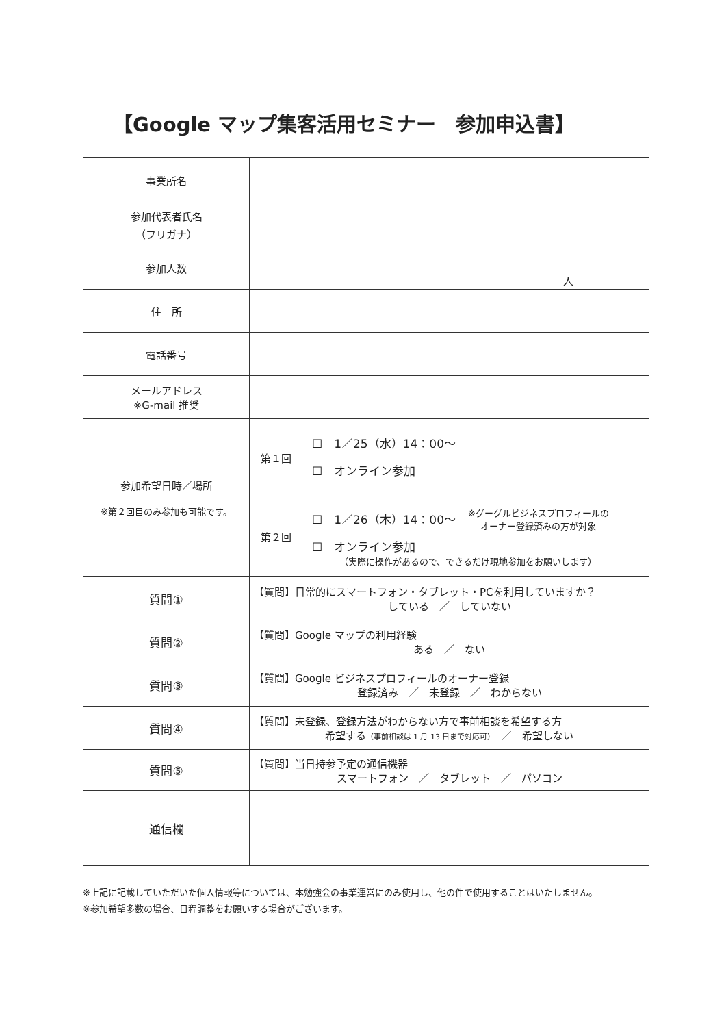【Google マップ集客活用セミナー　参加申込書】
| 事業所名 | | |
| 参加代表者氏名 （フリガナ） | | |
| 参加人数 | 人 | |
| 住 所 | | |
| 電話番号 | | |
| メールアドレス ※G-mail 推奨 | | |
| 参加希望日時／場所 ※第２回目のみ参加も可能です。 | 第１回 | ☐ 1／25（水）14：00～ ☐ オンライン参加 |
| | 第２回 | ☐ 1／26（木）14：00～ ※グーグルビジネスプロフィールの オーナー登録済みの方が対象 ☐ オンライン参加 （実際に操作があるので、できるだけ現地参加をお願いします） |
| 質問① | 【質問】日常的にスマートフォン・タブレット・PCを利用していますか？ している ／ していない | |
| 質問② | 【質問】Google マップの利用経験 ある ／ ない | |
| 質問③ | 【質問】Google ビジネスプロフィールのオーナー登録 登録済み ／ 未登録 ／ わからない | |
| 質問④ | 【質問】未登録、登録方法がわからない方で事前相談を希望する方 希望する （事前相談は 1 月 13 日まで対応可） ／ 希望しない | |
| 質問⑤ | 【質問】当日持参予定の通信機器 スマートフォン ／ タブレット ／ パソコン | |
| 通信欄 | | |
※上記に記載していただいた個人情報等については、本勉強会の事業運営にのみ使用し、他の件で使用することはいたしません。
※参加希望多数の場合、日程調整をお願いする場合がございます。